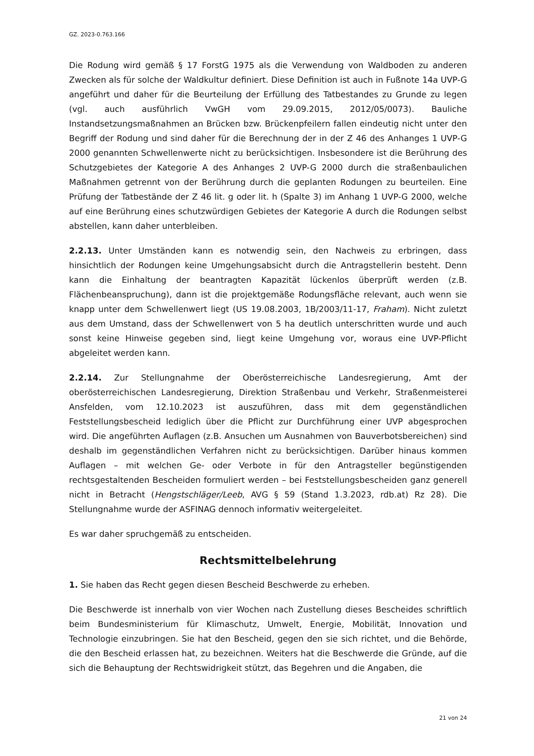GZ. 2023-0.763.166
Die Rodung wird gemäß § 17 ForstG 1975 als die Verwendung von Waldboden zu anderen Zwecken als für solche der Waldkultur definiert. Diese Definition ist auch in Fußnote 14a UVP-G angeführt und daher für die Beurteilung der Erfüllung des Tatbestandes zu Grunde zu legen (vgl. auch ausführlich VwGH vom 29.09.2015, 2012/05/0073). Bauliche Instandsetzungsmaßnahmen an Brücken bzw. Brückenpfeilern fallen eindeutig nicht unter den Begriff der Rodung und sind daher für die Berechnung der in der Z 46 des Anhanges 1 UVP-G 2000 genannten Schwellenwerte nicht zu berücksichtigen. Insbesondere ist die Berührung des Schutzgebietes der Kategorie A des Anhanges 2 UVP-G 2000 durch die straßenbaulichen Maßnahmen getrennt von der Berührung durch die geplanten Rodungen zu beurteilen. Eine Prüfung der Tatbestände der Z 46 lit. g oder lit. h (Spalte 3) im Anhang 1 UVP-G 2000, welche auf eine Berührung eines schutzwürdigen Gebietes der Kategorie A durch die Rodungen selbst abstellen, kann daher unterbleiben.
2.2.13. Unter Umständen kann es notwendig sein, den Nachweis zu erbringen, dass hinsichtlich der Rodungen keine Umgehungsabsicht durch die Antragstellerin besteht. Denn kann die Einhaltung der beantragten Kapazität lückenlos überprüft werden (z.B. Flächenbeanspruchung), dann ist die projektgemäße Rodungsfläche relevant, auch wenn sie knapp unter dem Schwellenwert liegt (US 19.08.2003, 1B/2003/11-17, Fraham). Nicht zuletzt aus dem Umstand, dass der Schwellenwert von 5 ha deutlich unterschritten wurde und auch sonst keine Hinweise gegeben sind, liegt keine Umgehung vor, woraus eine UVP-Pflicht abgeleitet werden kann.
2.2.14. Zur Stellungnahme der Oberösterreichische Landesregierung, Amt der oberösterreichischen Landesregierung, Direktion Straßenbau und Verkehr, Straßenmeisterei Ansfelden, vom 12.10.2023 ist auszuführen, dass mit dem gegenständlichen Feststellungsbescheid lediglich über die Pflicht zur Durchführung einer UVP abgesprochen wird. Die angeführten Auflagen (z.B. Ansuchen um Ausnahmen von Bauverbotsbereichen) sind deshalb im gegenständlichen Verfahren nicht zu berücksichtigen. Darüber hinaus kommen Auflagen – mit welchen Ge- oder Verbote in für den Antragsteller begünstigenden rechtsgestaltenden Bescheiden formuliert werden – bei Feststellungsbescheiden ganz generell nicht in Betracht (Hengstschläger/Leeb, AVG § 59 (Stand 1.3.2023, rdb.at) Rz 28). Die Stellungnahme wurde der ASFINAG dennoch informativ weitergeleitet.
Es war daher spruchgemäß zu entscheiden.
Rechtsmittelbelehrung
1. Sie haben das Recht gegen diesen Bescheid Beschwerde zu erheben.
Die Beschwerde ist innerhalb von vier Wochen nach Zustellung dieses Bescheides schriftlich beim Bundesministerium für Klimaschutz, Umwelt, Energie, Mobilität, Innovation und Technologie einzubringen. Sie hat den Bescheid, gegen den sie sich richtet, und die Behörde, die den Bescheid erlassen hat, zu bezeichnen. Weiters hat die Beschwerde die Gründe, auf die sich die Behauptung der Rechtswidrigkeit stützt, das Begehren und die Angaben, die
21 von 24